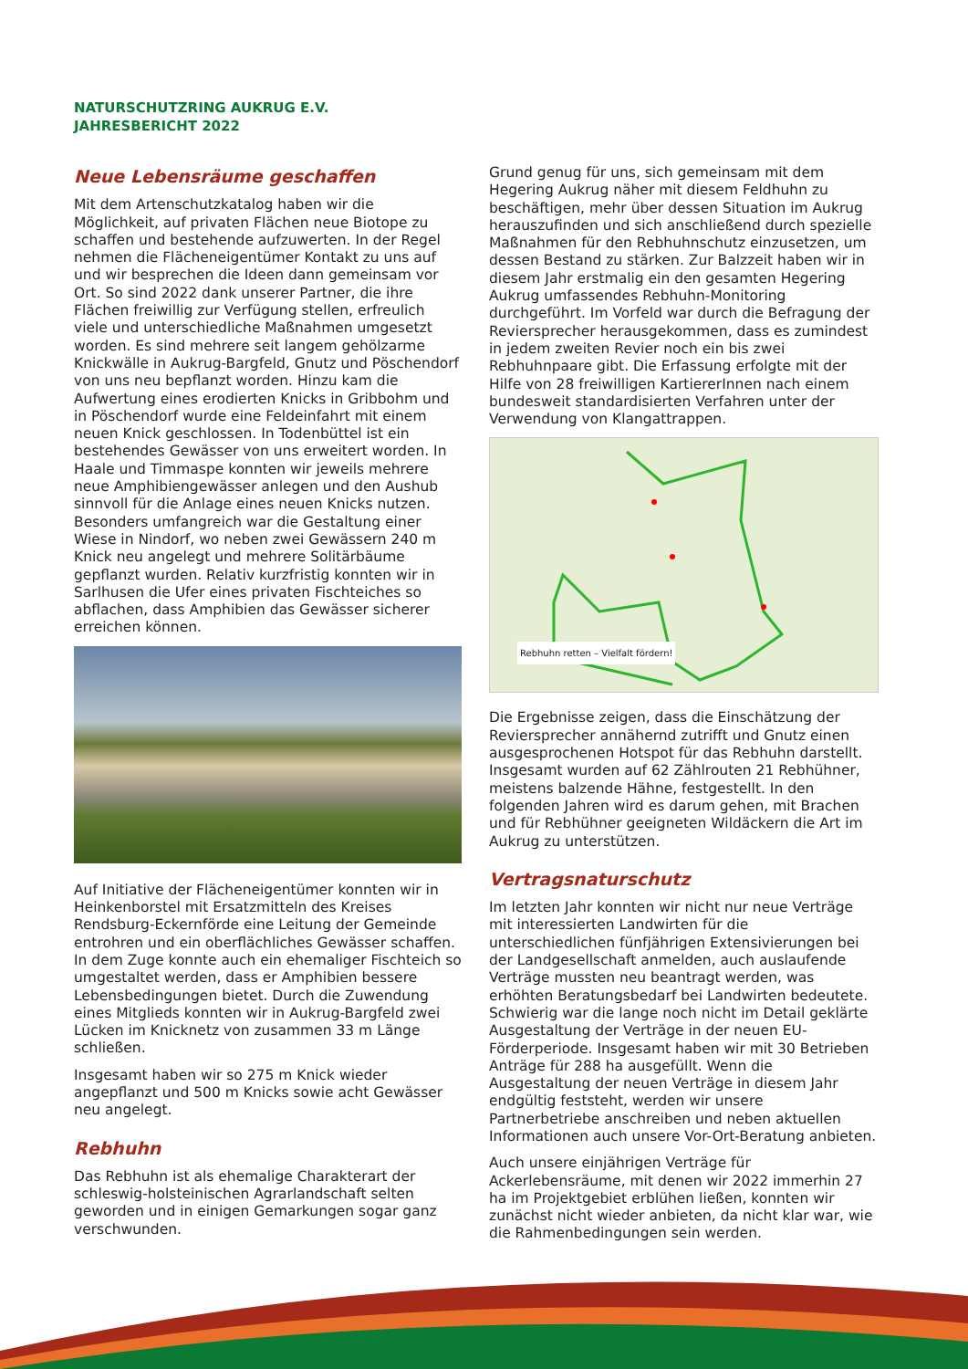NATURSCHUTZRING AUKRUG E.V.
JAHRESBERICHT 2022
Neue Lebensräume geschaffen
Mit dem Artenschutzkatalog haben wir die Möglichkeit, auf privaten Flächen neue Biotope zu schaffen und bestehende aufzuwerten. In der Regel nehmen die Flächeneigentümer Kontakt zu uns auf und wir besprechen die Ideen dann gemeinsam vor Ort. So sind 2022 dank unserer Partner, die ihre Flächen freiwillig zur Verfügung stellen, erfreulich viele und unterschiedliche Maßnahmen umgesetzt worden. Es sind mehrere seit langem gehölzarme Knickwälle in Aukrug-Bargfeld, Gnutz und Pöschendorf von uns neu bepflanzt worden. Hinzu kam die Aufwertung eines erodierten Knicks in Gribbohm und in Pöschendorf wurde eine Feldeinfahrt mit einem neuen Knick geschlossen. In Todenbüttel ist ein bestehendes Gewässer von uns erweitert worden. In Haale und Timmaspe konnten wir jeweils mehrere neue Amphibiengewässer anlegen und den Aushub sinnvoll für die Anlage eines neuen Knicks nutzen. Besonders umfangreich war die Gestaltung einer Wiese in Nindorf, wo neben zwei Gewässern 240 m Knick neu angelegt und mehrere Solitärbäume gepflanzt wurden. Relativ kurzfristig konnten wir in Sarlhusen die Ufer eines privaten Fischteiches so abflachen, dass Amphibien das Gewässer sicherer erreichen können.
Auf Initiative der Flächeneigentümer konnten wir in Heinkenborstel mit Ersatzmitteln des Kreises Rendsburg-Eckernförde eine Leitung der Gemeinde entrohren und ein oberflächliches Gewässer schaffen. In dem Zuge konnte auch ein ehemaliger Fischteich so umgestaltet werden, dass er Amphibien bessere Lebensbedingungen bietet. Durch die Zuwendung eines Mitglieds konnten wir in Aukrug-Bargfeld zwei Lücken im Knicknetz von zusammen 33 m Länge schließen.
Insgesamt haben wir so 275 m Knick wieder angepflanzt und 500 m Knicks sowie acht Gewässer neu angelegt.
Rebhuhn
Das Rebhuhn ist als ehemalige Charakterart der schleswig-holsteinischen Agrarlandschaft selten geworden und in einigen Gemarkungen sogar ganz verschwunden.
Grund genug für uns, sich gemeinsam mit dem Hegering Aukrug näher mit diesem Feldhuhn zu beschäftigen, mehr über dessen Situation im Aukrug herauszufinden und sich anschließend durch spezielle Maßnahmen für den Rebhuhnschutz einzusetzen, um dessen Bestand zu stärken. Zur Balzzeit haben wir in diesem Jahr erstmalig ein den gesamten Hegering Aukrug umfassendes Rebhuhn-Monitoring durchgeführt. Im Vorfeld war durch die Befragung der Reviersprecher herausgekommen, dass es zumindest in jedem zweiten Revier noch ein bis zwei Rebhuhnpaare gibt. Die Erfassung erfolgte mit der Hilfe von 28 freiwilligen KartiererInnen nach einem bundesweit standardisierten Verfahren unter der Verwendung von Klangattrappen.
Rebhuhn retten – Vielfalt fördern!
Die Ergebnisse zeigen, dass die Einschätzung der Reviersprecher annähernd zutrifft und Gnutz einen ausgesprochenen Hotspot für das Rebhuhn darstellt. Insgesamt wurden auf 62 Zählrouten 21 Rebhühner, meistens balzende Hähne, festgestellt. In den folgenden Jahren wird es darum gehen, mit Brachen und für Rebhühner geeigneten Wildäckern die Art im Aukrug zu unterstützen.
Vertragsnaturschutz
Im letzten Jahr konnten wir nicht nur neue Verträge mit interessierten Landwirten für die unterschiedlichen fünfjährigen Extensivierungen bei der Landgesellschaft anmelden, auch auslaufende Verträge mussten neu beantragt werden, was erhöhten Beratungsbedarf bei Landwirten bedeutete. Schwierig war die lange noch nicht im Detail geklärte Ausgestaltung der Verträge in der neuen EU-Förderperiode. Insgesamt haben wir mit 30 Betrieben Anträge für 288 ha ausgefüllt. Wenn die Ausgestaltung der neuen Verträge in diesem Jahr endgültig feststeht, werden wir unsere Partnerbetriebe anschreiben und neben aktuellen Informationen auch unsere Vor-Ort-Beratung anbieten.
Auch unsere einjährigen Verträge für Ackerlebensräume, mit denen wir 2022 immerhin 27 ha im Projektgebiet erblühen ließen, konnten wir zunächst nicht wieder anbieten, da nicht klar war, wie die Rahmenbedingungen sein werden.